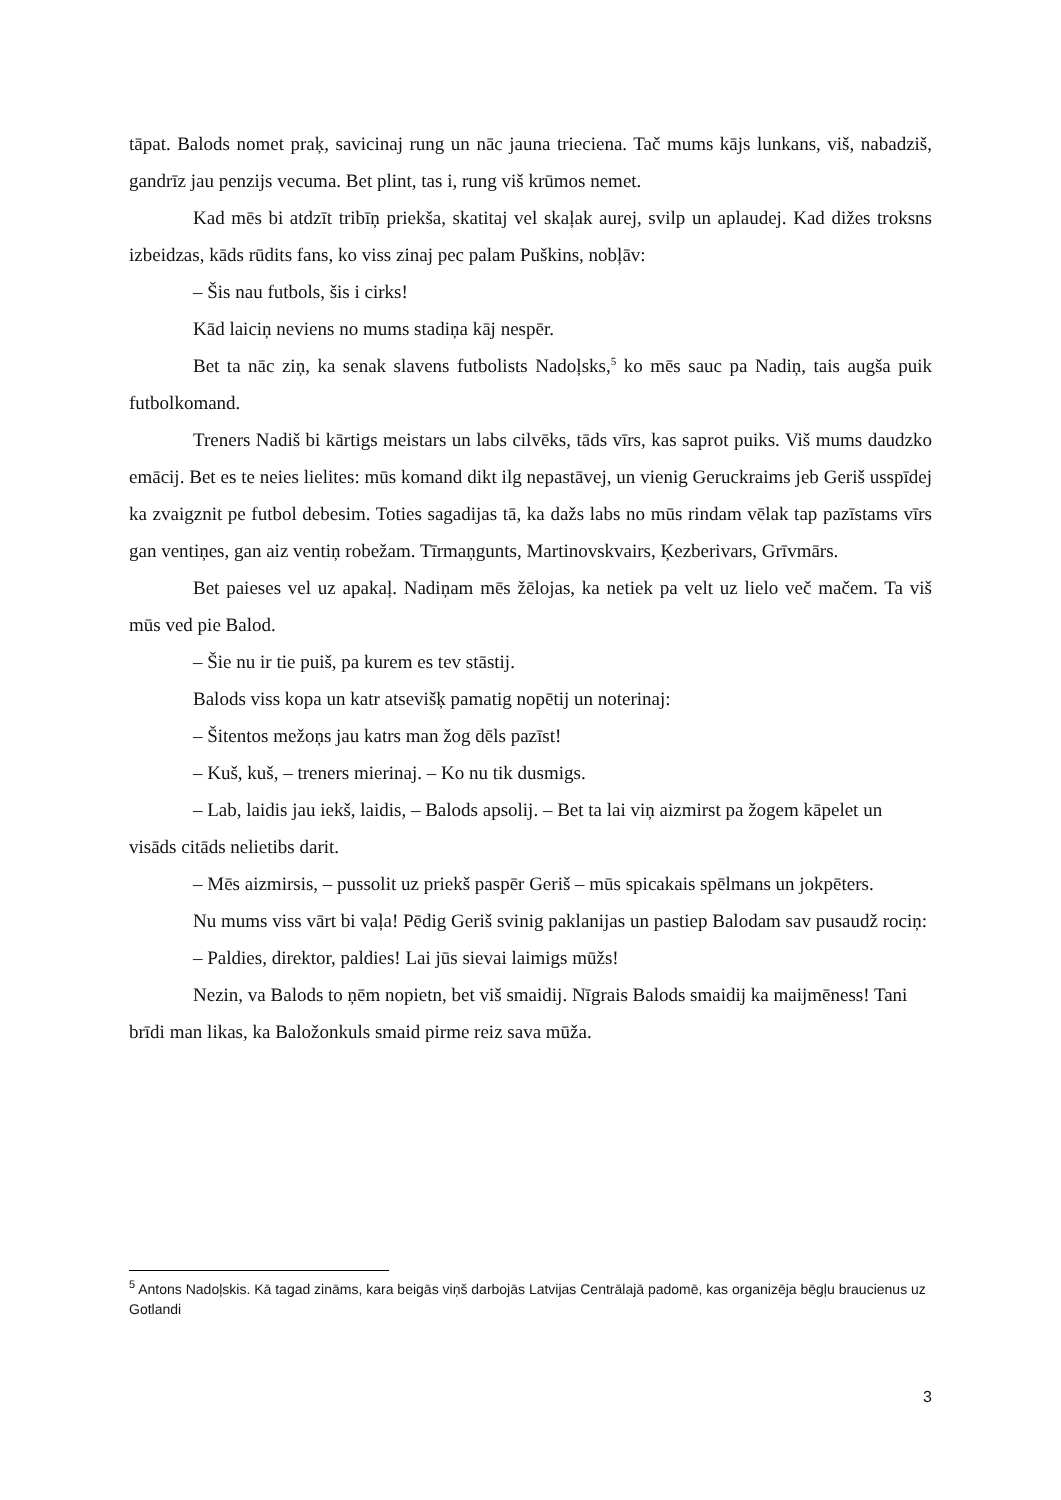tāpat. Balods nomet praķ, savicinaj rung un nāc jauna trieciena. Tač mums kājs lunkans, viš, nabadziš, gandrīz jau penzijs vecuma. Bet plint, tas i, rung viš krūmos nemet.
Kad mēs bi atdzīt tribīņ priekša, skatitaj vel skaļak aurej, svilp un aplaudej. Kad dižes troksns izbeidzas, kāds rūdits fans, ko viss zinaj pec palam Puškins, nobļāv:
– Šis nau futbols, šis i cirks!
Kād laiciņ neviens no mums stadiņa kāj nespēr.
Bet ta nāc ziņ, ka senak slavens futbolists Nadoļsks,<sup>5</sup> ko mēs sauc pa Nadiņ, tais augša puik futbolkomand.
Treners Nadiš bi kārtigs meistars un labs cilvēks, tāds vīrs, kas saprot puiks. Viš mums daudzko emācij. Bet es te neies lielites: mūs komand dikt ilg nepastāvej, un vienig Geruckraims jeb Geriš usspīdej ka zvaigznit pe futbol debesim. Toties sagadijas tā, ka dažs labs no mūs rindam vēlak tap pazīstams vīrs gan ventiņes, gan aiz ventiņ robežam. Tīrmaņgunts, Martinovskvairs, Ķezberivars, Grīvmārs.
Bet paieses vel uz apakaļ. Nadiņam mēs žēlojas, ka netiek pa velt uz lielo več mačem. Ta viš mūs ved pie Balod.
– Šie nu ir tie puiš, pa kurem es tev stāstij.
Balods viss kopa un katr atsevišķ pamatig nopētij un noterinaj:
– Šitentos mežoņs jau katrs man žog dēls pazīst!
– Kuš, kuš, – treners mierinaj. – Ko nu tik dusmigs.
– Lab, laidis jau iekš, laidis, – Balods apsolij. – Bet ta lai viņ aizmirst pa žogem kāpelet un visāds citāds nelietibs darit.
– Mēs aizmirsis, – pussolit uz priekš paspēr Geriš – mūs spicakais spēlmans un jokpēters.
Nu mums viss vārt bi vaļa! Pēdig Geriš svinig paklanijas un pastiep Balodam sav pusaudž rociņ:
– Paldies, direktor, paldies! Lai jūs sievai laimigs mūžs!
Nezin, va Balods to ņēm nopietn, bet viš smaidij. Nīgrais Balods smaidij ka maijmēness! Tani brīdi man likas, ka Baložonkuls smaid pirme reiz sava mūža.
<sup>5</sup> Antons Nadoļskis. Kā tagad zināms, kara beigās viņš darbojās Latvijas Centrālajā padomē, kas organizēja bēgļu braucienus uz Gotlandi
3